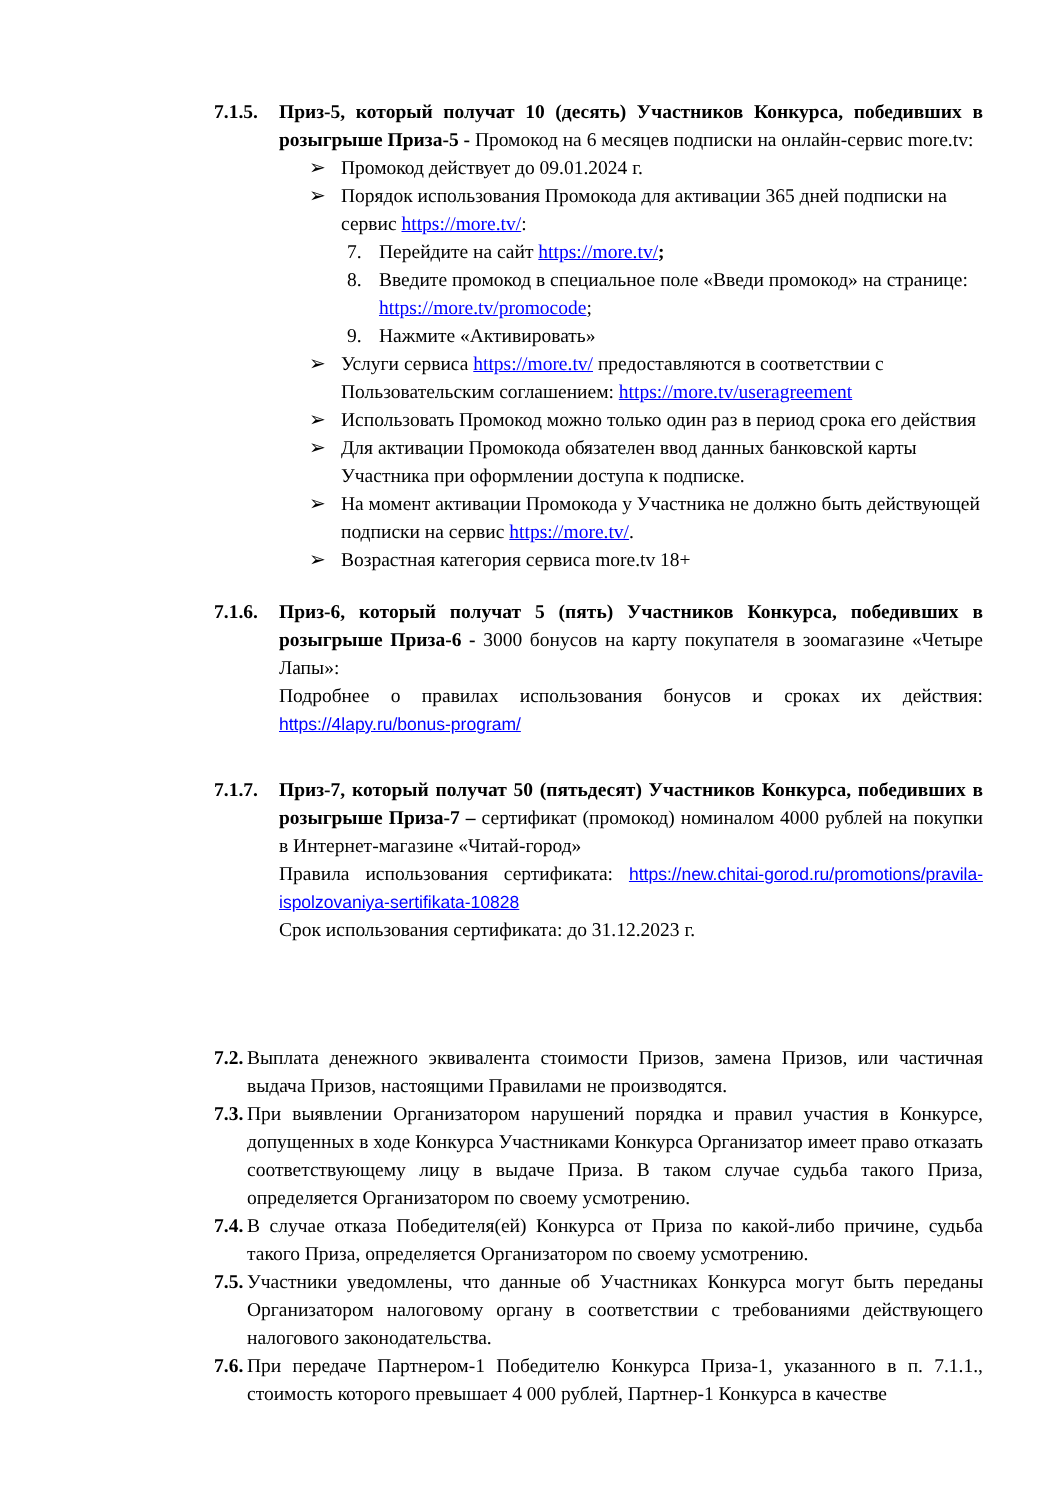7.1.5.
Приз-5, который получат 10 (десять) Участников Конкурса, победивших в розыгрыше Приза-5 - Промокод на 6 месяцев подписки на онлайн-сервис more.tv:
➢ Промокод действует до 09.01.2024 г.
➢ Порядок использования Промокода для активации 365 дней подписки на сервис https://more.tv/:
7. Перейдите на сайт https://more.tv/;
8. Введите промокод в специальное поле «Введи промокод» на странице: https://more.tv/promocode;
9. Нажмите «Активировать»
➢ Услуги сервиса https://more.tv/ предоставляются в соответствии с Пользовательским соглашением: https://more.tv/useragreement
➢ Использовать Промокод можно только один раз в период срока его действия
➢ Для активации Промокода обязателен ввод данных банковской карты Участника при оформлении доступа к подписке.
➢ На момент активации Промокода у Участника не должно быть действующей подписки на сервис https://more.tv/.
➢ Возрастная категория сервиса more.tv 18+
7.1.6.
Приз-6, который получат 5 (пять) Участников Конкурса, победивших в розыгрыше Приза-6 - 3000 бонусов на карту покупателя в зоомагазине «Четыре Лапы»:
Подробнее о правилах использования бонусов и сроках их действия: https://4lapy.ru/bonus-program/
7.1.7.
Приз-7, который получат 50 (пятьдесят) Участников Конкурса, победивших в розыгрыше Приза-7 – сертификат (промокод) номиналом 4000 рублей на покупки в Интернет-магазине «Читай-город»
Правила использования сертификата: https://new.chitai-gorod.ru/promotions/pravila-ispolzovaniya-sertifikata-10828
Срок использования сертификата: до 31.12.2023 г.
7.2.
Выплата денежного эквивалента стоимости Призов, замена Призов, или частичная выдача Призов, настоящими Правилами не производятся.
7.3.
При выявлении Организатором нарушений порядка и правил участия в Конкурсе, допущенных в ходе Конкурса Участниками Конкурса Организатор имеет право отказать соответствующему лицу в выдаче Приза. В таком случае судьба такого Приза, определяется Организатором по своему усмотрению.
7.4.
В случае отказа Победителя(ей) Конкурса от Приза по какой-либо причине, судьба такого Приза, определяется Организатором по своему усмотрению.
7.5.
Участники уведомлены, что данные об Участниках Конкурса могут быть переданы Организатором налоговому органу в соответствии с требованиями действующего налогового законодательства.
7.6.
При передаче Партнером-1 Победителю Конкурса Приза-1, указанного в п. 7.1.1., стоимость которого превышает 4 000 рублей, Партнер-1 Конкурса в качестве